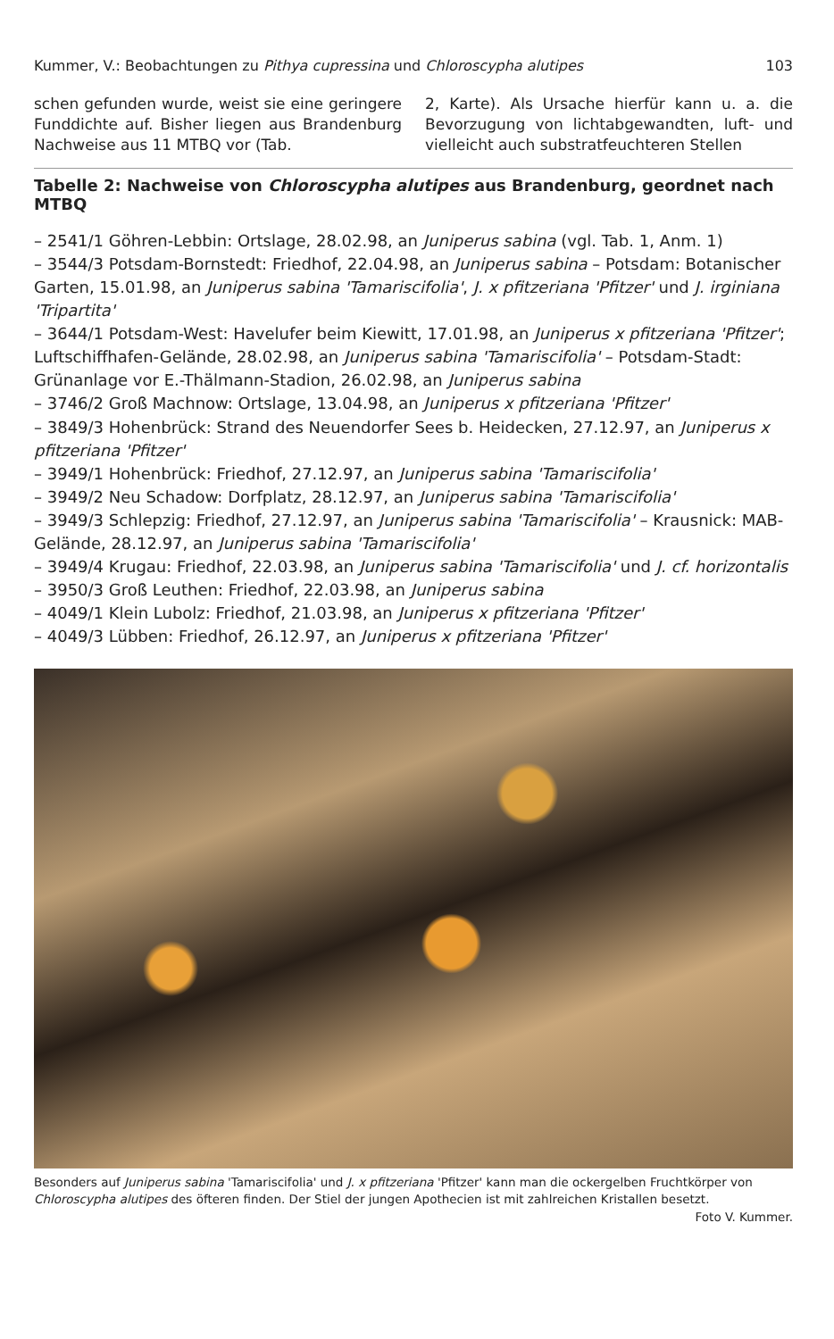Kummer, V.: Beobachtungen zu Pithya cupressina und Chloroscypha alutipes 103
schen gefunden wurde, weist sie eine geringere Funddichte auf. Bisher liegen aus Brandenburg Nachweise aus 11 MTBQ vor (Tab.
2, Karte). Als Ursache hierfür kann u. a. die Bevorzugung von lichtabgewandten, luft- und vielleicht auch substratfeuchteren Stellen
Tabelle 2: Nachweise von Chloroscypha alutipes aus Brandenburg, geordnet nach MTBQ
– 2541/1 Göhren-Lebbin: Ortslage, 28.02.98, an Juniperus sabina (vgl. Tab. 1, Anm. 1)
– 3544/3 Potsdam-Bornstedt: Friedhof, 22.04.98, an Juniperus sabina – Potsdam: Botanischer Garten, 15.01.98, an Juniperus sabina 'Tamariscifolia', J. x pfitzeriana 'Pfitzer' und J. irginiana 'Tripartita'
– 3644/1 Potsdam-West: Havelufer beim Kiewitt, 17.01.98, an Juniperus x pfitzeriana 'Pfitzer'; Luftschiffhafen-Gelände, 28.02.98, an Juniperus sabina 'Tamariscifolia' – Potsdam-Stadt: Grünanlage vor E.-Thälmann-Stadion, 26.02.98, an Juniperus sabina
– 3746/2 Groß Machnow: Ortslage, 13.04.98, an Juniperus x pfitzeriana 'Pfitzer'
– 3849/3 Hohenbrück: Strand des Neuendorfer Sees b. Heidecken, 27.12.97, an Juniperus x pfitzeriana 'Pfitzer'
– 3949/1 Hohenbrück: Friedhof, 27.12.97, an Juniperus sabina 'Tamariscifolia'
– 3949/2 Neu Schadow: Dorfplatz, 28.12.97, an Juniperus sabina 'Tamariscifolia'
– 3949/3 Schlepzig: Friedhof, 27.12.97, an Juniperus sabina 'Tamariscifolia' – Krausnick: MAB-Gelände, 28.12.97, an Juniperus sabina 'Tamariscifolia'
– 3949/4 Krugau: Friedhof, 22.03.98, an Juniperus sabina 'Tamariscifolia' und J. cf. horizontalis
– 3950/3 Groß Leuthen: Friedhof, 22.03.98, an Juniperus sabina
– 4049/1 Klein Lubolz: Friedhof, 21.03.98, an Juniperus x pfitzeriana 'Pfitzer'
– 4049/3 Lübben: Friedhof, 26.12.97, an Juniperus x pfitzeriana 'Pfitzer'
Besonders auf Juniperus sabina 'Tamariscifolia' und J. x pfitzeriana 'Pfitzer' kann man die ockergelben Fruchtkörper von Chloroscypha alutipes des öfteren finden. Der Stiel der jungen Apothecien ist mit zahlreichen Kristallen besetzt. Foto V. Kummer.